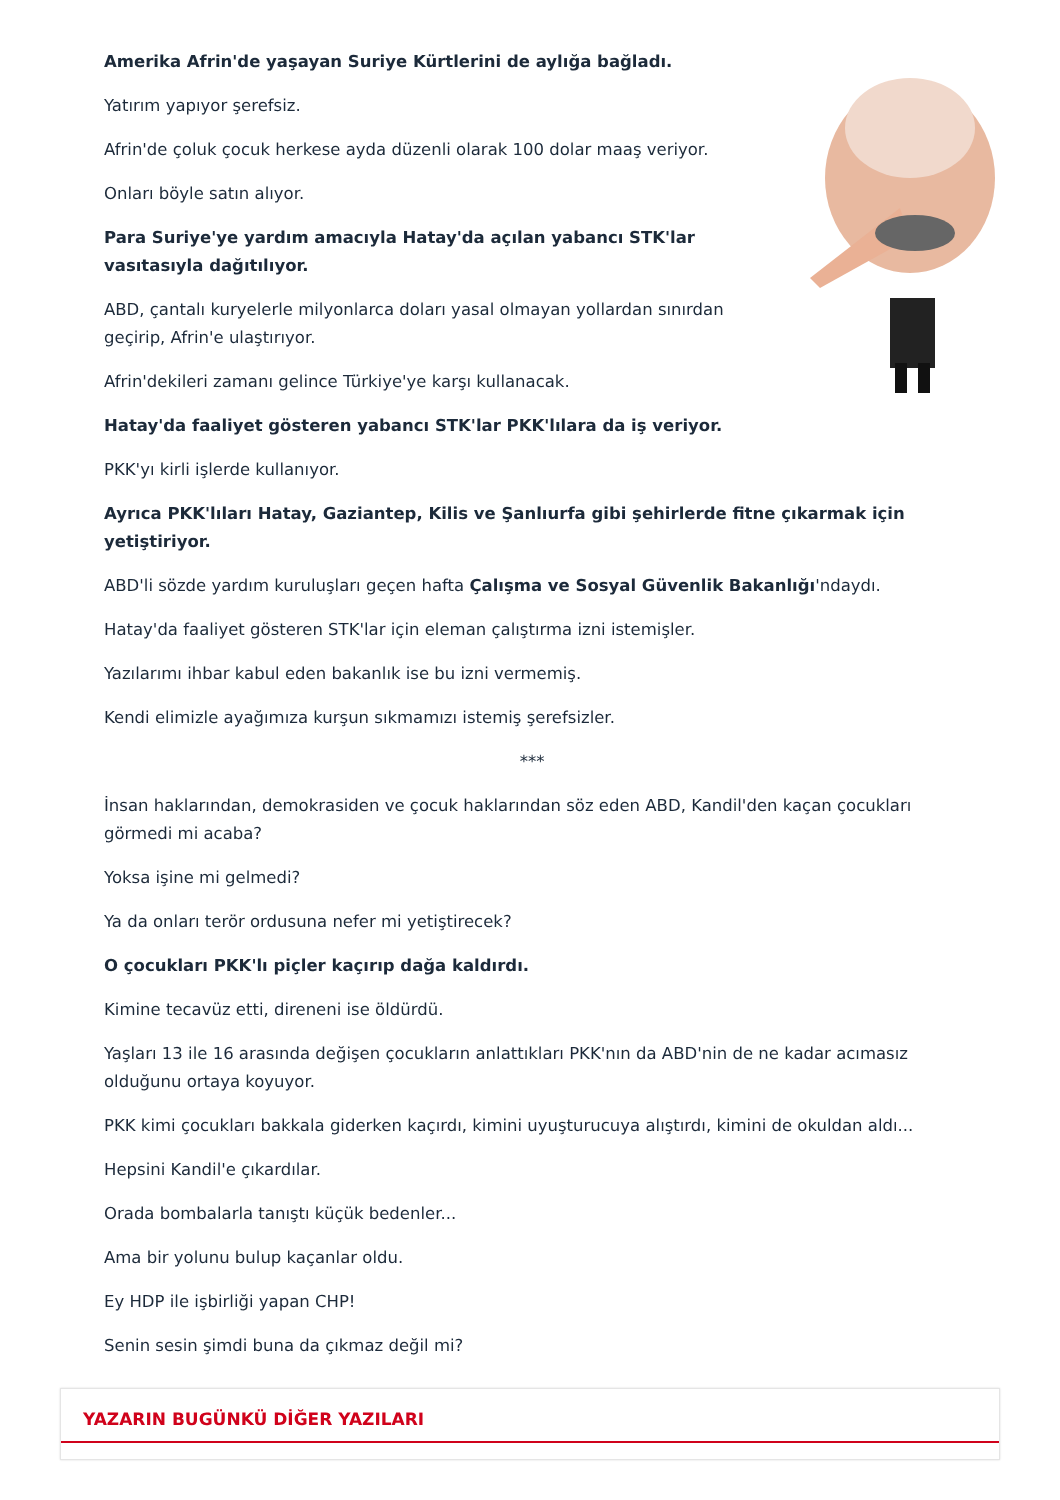Amerika Afrin'de yaşayan Suriye Kürtlerini de aylığa bağladı.
Yatırım yapıyor şerefsiz.
Afrin'de çoluk çocuk herkese ayda düzenli olarak 100 dolar maaş veriyor.
Onları böyle satın alıyor.
Para Suriye'ye yardım amacıyla Hatay'da açılan yabancı STK'lar vasıtasıyla dağıtılıyor.
ABD, çantalı kuryelerle milyonlarca doları yasal olmayan yollardan sınırdan geçirip, Afrin'e ulaştırıyor.
Afrin'dekileri zamanı gelince Türkiye'ye karşı kullanacak.
Hatay'da faaliyet gösteren yabancı STK'lar PKK'lılara da iş veriyor.
PKK'yı kirli işlerde kullanıyor.
Ayrıca PKK'lıları Hatay, Gaziantep, Kilis ve Şanlıurfa gibi şehirlerde fitne çıkarmak için yetiştiriyor.
ABD'li sözde yardım kuruluşları geçen hafta Çalışma ve Sosyal Güvenlik Bakanlığı'ndaydı.
Hatay'da faaliyet gösteren STK'lar için eleman çalıştırma izni istemişler.
Yazılarımı ihbar kabul eden bakanlık ise bu izni vermemiş.
Kendi elimizle ayağımıza kurşun sıkmamızı istemiş şerefsizler.
***
İnsan haklarından, demokrasiden ve çocuk haklarından söz eden ABD, Kandil'den kaçan çocukları görmedi mi acaba?
Yoksa işine mi gelmedi?
Ya da onları terör ordusuna nefer mi yetiştirecek?
O çocukları PKK'lı piçler kaçırıp dağa kaldırdı.
Kimine tecavüz etti, direneni ise öldürdü.
Yaşları 13 ile 16 arasında değişen çocukların anlattıkları PKK'nın da ABD'nin de ne kadar acımasız olduğunu ortaya koyuyor.
PKK kimi çocukları bakkala giderken kaçırdı, kimini uyuşturucuya alıştırdı, kimini de okuldan aldı...
Hepsini Kandil'e çıkardılar.
Orada bombalarla tanıştı küçük bedenler...
Ama bir yolunu bulup kaçanlar oldu.
Ey HDP ile işbirliği yapan CHP!
Senin sesin şimdi buna da çıkmaz değil mi?
YAZARIN BUGÜNKÜ DİĞER YAZILARI